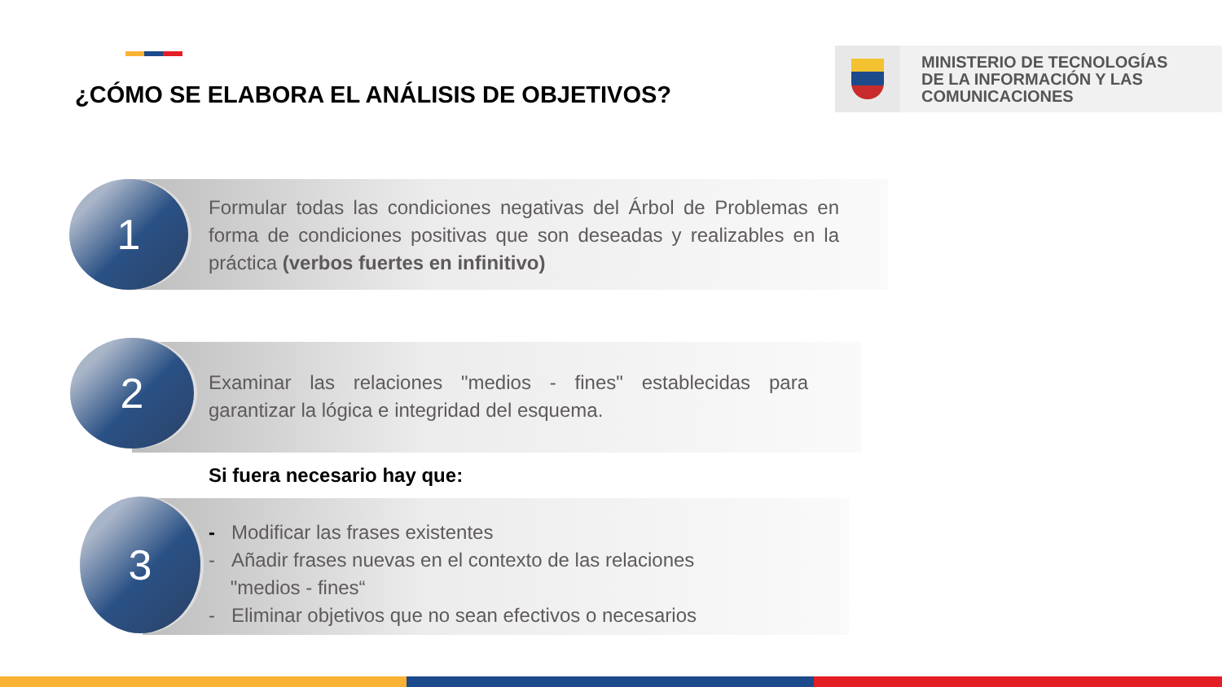¿CÓMO SE ELABORA EL ANÁLISIS DE OBJETIVOS?
MINISTERIO DE TECNOLOGÍAS
DE LA INFORMACIÓN Y LAS
COMUNICACIONES
1
Formular todas las condiciones negativas del Árbol de Problemas en forma de condiciones positivas que son deseadas y realizables en la práctica (verbos fuertes en infinitivo)
2
Examinar las relaciones "medios - fines" establecidas para garantizar la lógica e integridad del esquema.
Si fuera necesario hay que:
3
- Modificar las frases existentes
- Añadir frases nuevas en el contexto de las relaciones
"medios - fines“
- Eliminar objetivos que no sean efectivos o necesarios